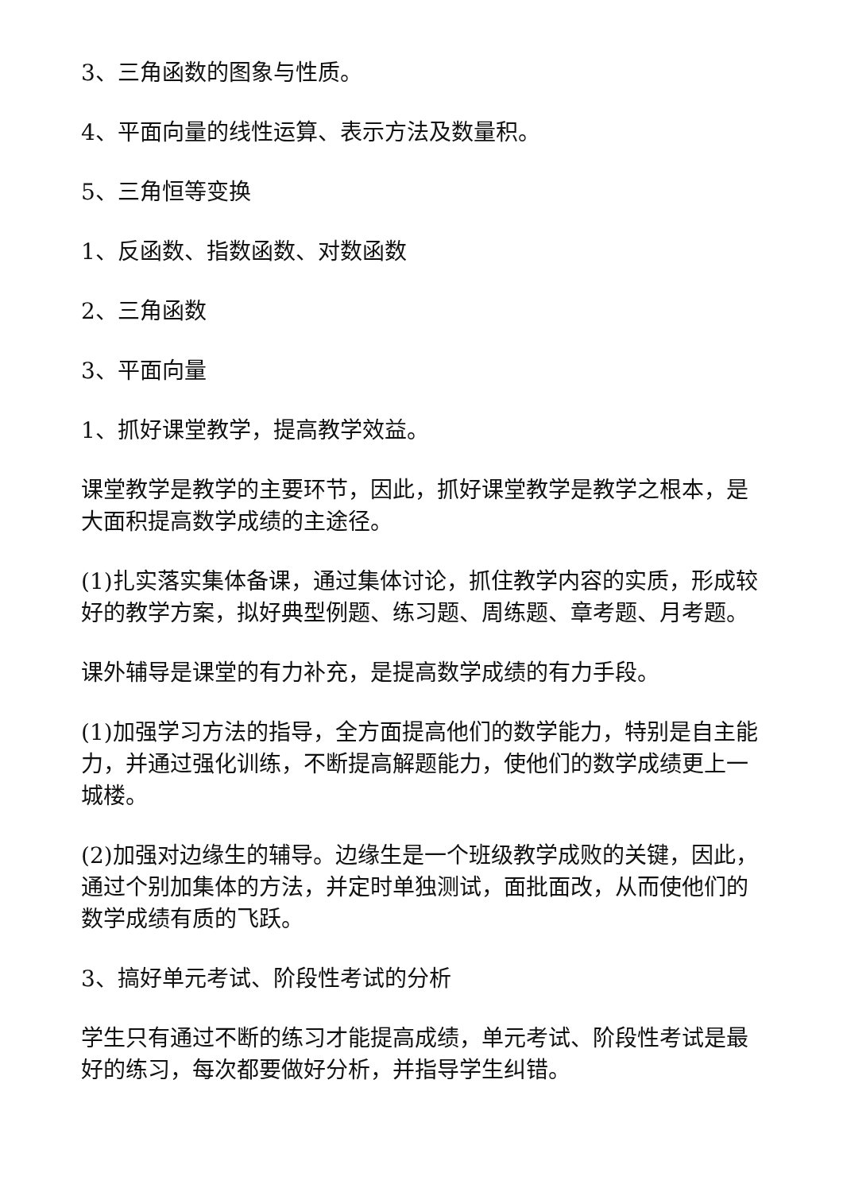3、三角函数的图象与性质。
4、平面向量的线性运算、表示方法及数量积。
5、三角恒等变换
1、反函数、指数函数、对数函数
2、三角函数
3、平面向量
1、抓好课堂教学，提高教学效益。
课堂教学是教学的主要环节，因此，抓好课堂教学是教学之根本，是大面积提高数学成绩的主途径。
(1)扎实落实集体备课，通过集体讨论，抓住教学内容的实质，形成较好的教学方案，拟好典型例题、练习题、周练题、章考题、月考题。
课外辅导是课堂的有力补充，是提高数学成绩的有力手段。
(1)加强学习方法的指导，全方面提高他们的数学能力，特别是自主能力，并通过强化训练，不断提高解题能力，使他们的数学成绩更上一城楼。
(2)加强对边缘生的辅导。边缘生是一个班级教学成败的关键，因此，通过个别加集体的方法，并定时单独测试，面批面改，从而使他们的数学成绩有质的飞跃。
3、搞好单元考试、阶段性考试的分析
学生只有通过不断的练习才能提高成绩，单元考试、阶段性考试是最好的练习，每次都要做好分析，并指导学生纠错。